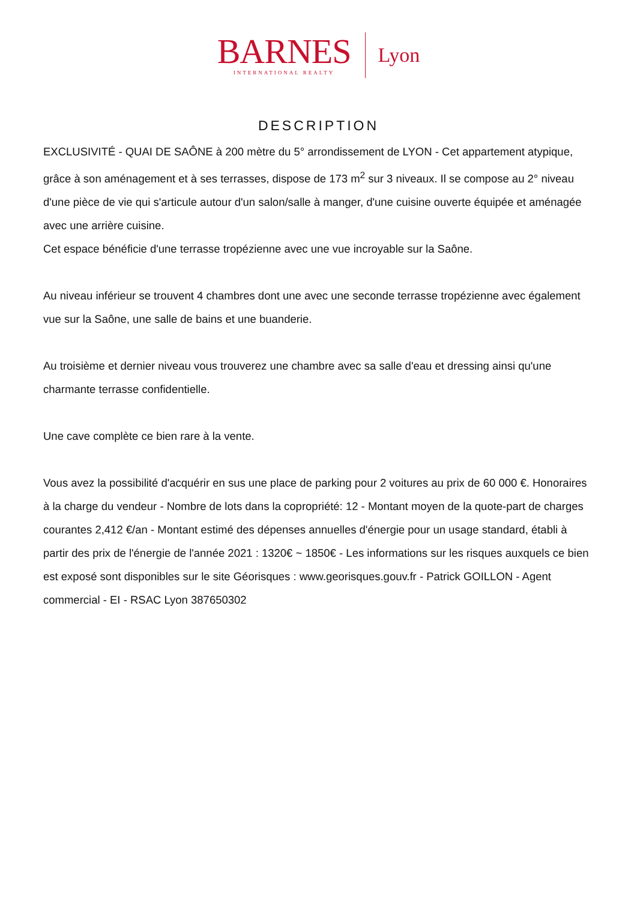BARNES
INTERNATIONAL REALTY
Lyon
DESCRIPTION
EXCLUSIVITÉ - QUAI DE SAÔNE à 200 mètre du 5° arrondissement de LYON - Cet appartement atypique, grâce à son aménagement et à ses terrasses, dispose de 173 m<sup>2</sup> sur 3 niveaux. Il se compose au 2° niveau d'une pièce de vie qui s'articule autour d'un salon/salle à manger, d'une cuisine ouverte équipée et aménagée avec une arrière cuisine.
Cet espace bénéficie d'une terrasse tropézienne avec une vue incroyable sur la Saône.
Au niveau inférieur se trouvent 4 chambres dont une avec une seconde terrasse tropézienne avec également vue sur la Saône, une salle de bains et une buanderie.
Au troisième et dernier niveau vous trouverez une chambre avec sa salle d'eau et dressing ainsi qu'une charmante terrasse confidentielle.
Une cave complète ce bien rare à la vente.
Vous avez la possibilité d'acquérir en sus une place de parking pour 2 voitures au prix de 60 000 €. Honoraires à la charge du vendeur - Nombre de lots dans la copropriété: 12 - Montant moyen de la quote-part de charges courantes 2,412 €/an - Montant estimé des dépenses annuelles d'énergie pour un usage standard, établi à partir des prix de l'énergie de l'année 2021 : 1320€ ~ 1850€ - Les informations sur les risques auxquels ce bien est exposé sont disponibles sur le site Géorisques : www.georisques.gouv.fr - Patrick GOILLON - Agent commercial - EI - RSAC Lyon 387650302